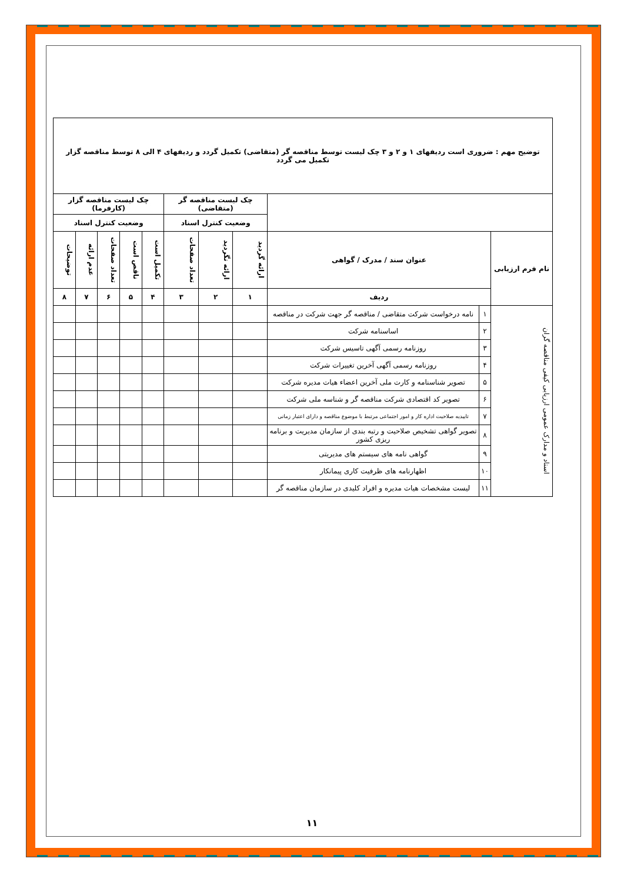| توضیح مهم : ضروری است ردیفهای ۱ و ۲ و ۳ چک لیست توسط مناقصه گر (متقاضی) تکمیل گردد و ردیفهای ۴ الی ۸ توسط مناقصه گزار تکمیل می گردد | | | | | | | | | | |
| | | | چک لیست مناقصه گر (متقاضی) | | | چک لیست مناقصه گزار (کارفرما) | | | | |
| | | | وضعیت کنترل اسناد | | | وضعیت کنترل اسناد | | | | |
| نام فرم ارزیابی | عنوان سند / مدرک / گواهی | | ارائه گردید | ارائه نگردید | تعداد صفحات | تکمیل است | ناقص است | تعداد صفحات | عدم ارائه | توضیحات |
| | ردیف | | ۱ | ۲ | ۳ | ۴ | ۵ | ۶ | ۷ | ۸ |
| اسناد و مدارک عمومی ارزیابی کیفی مناقصه گران | ۱ | نامه درخواست شرکت متقاضی / مناقصه گر جهت شرکت در مناقصه | | | | | | | | |
| | ۲ | اساسنامه شرکت | | | | | | | | |
| | ۳ | روزنامه رسمی آگهی تاسیس شرکت | | | | | | | | |
| | ۴ | روزنامه رسمی آگهی آخرین تغییرات شرکت | | | | | | | | |
| | ۵ | تصویر شناسنامه و کارت ملی آخرین اعضاء هیات مدیره شرکت | | | | | | | | |
| | ۶ | تصویر کد اقتصادی شرکت مناقصه گر و شناسه ملی شرکت | | | | | | | | |
| | ۷ | تاییدیه صلاحیت اداره کار و امور اجتماعی مرتبط با موضوع مناقصه و دارای اعتبار زمانی | | | | | | | | |
| | ۸ | تصویر گواهی تشخیص صلاحیت و رتبه بندی از سازمان مدیریت و برنامه ریزی کشور | | | | | | | | |
| | ۹ | گواهی نامه های سیستم های مدیریتی | | | | | | | | |
| | ۱۰ | اظهارنامه های ظرفیت کاری پیمانکار | | | | | | | | |
| | ۱۱ | لیست مشخصات هیات مدیره و افراد کلیدی در سازمان مناقصه گر | | | | | | | | |
۱۱